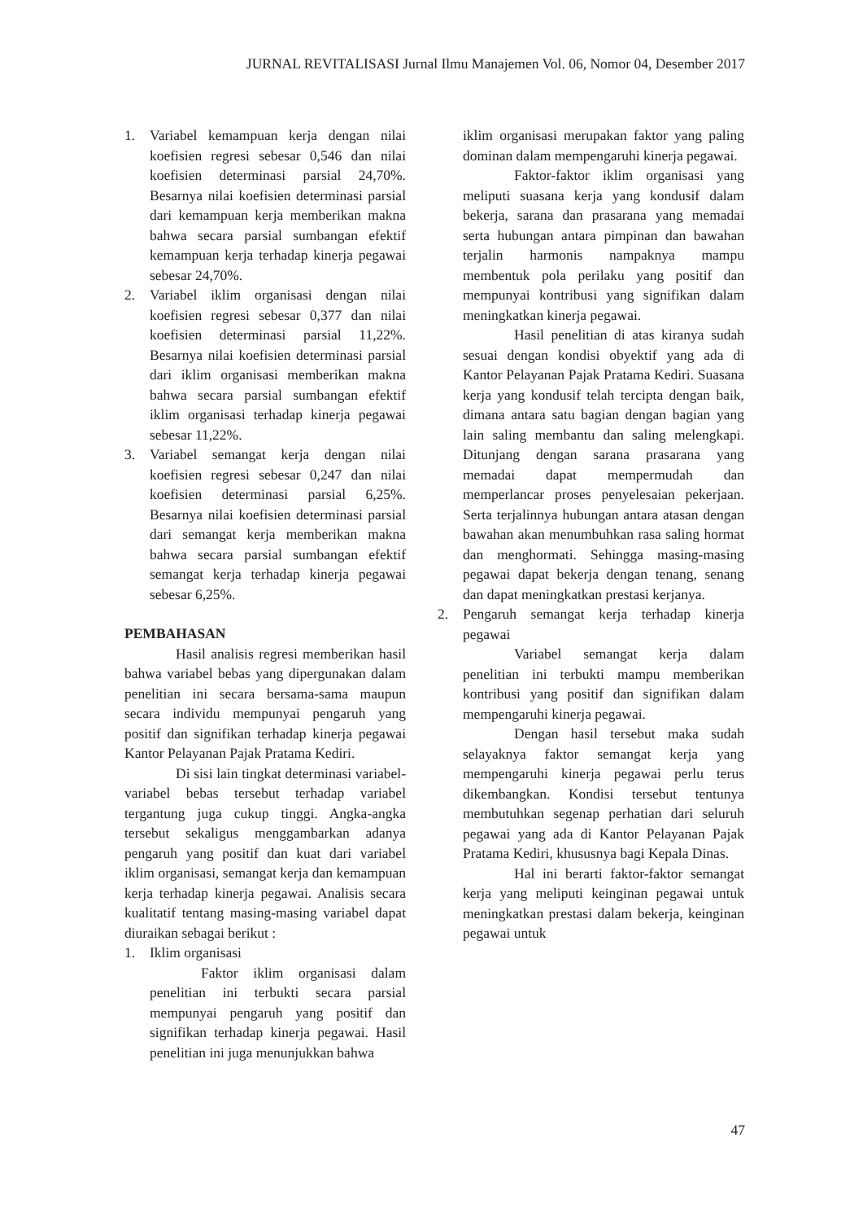JURNAL REVITALISASI Jurnal Ilmu Manajemen Vol. 06, Nomor 04, Desember 2017
1. Variabel kemampuan kerja dengan nilai koefisien regresi sebesar 0,546 dan nilai koefisien determinasi parsial 24,70%. Besarnya nilai koefisien determinasi parsial dari kemampuan kerja memberikan makna bahwa secara parsial sumbangan efektif kemampuan kerja terhadap kinerja pegawai sebesar 24,70%.
2. Variabel iklim organisasi dengan nilai koefisien regresi sebesar 0,377 dan nilai koefisien determinasi parsial 11,22%. Besarnya nilai koefisien determinasi parsial dari iklim organisasi memberikan makna bahwa secara parsial sumbangan efektif iklim organisasi terhadap kinerja pegawai sebesar 11,22%.
3. Variabel semangat kerja dengan nilai koefisien regresi sebesar 0,247 dan nilai koefisien determinasi parsial 6,25%. Besarnya nilai koefisien determinasi parsial dari semangat kerja memberikan makna bahwa secara parsial sumbangan efektif semangat kerja terhadap kinerja pegawai sebesar 6,25%.
PEMBAHASAN
Hasil analisis regresi memberikan hasil bahwa variabel bebas yang dipergunakan dalam penelitian ini secara bersama-sama maupun secara individu mempunyai pengaruh yang positif dan signifikan terhadap kinerja pegawai Kantor Pelayanan Pajak Pratama Kediri.
Di sisi lain tingkat determinasi variabel-variabel bebas tersebut terhadap variabel tergantung juga cukup tinggi. Angka-angka tersebut sekaligus menggambarkan adanya pengaruh yang positif dan kuat dari variabel iklim organisasi, semangat kerja dan kemampuan kerja terhadap kinerja pegawai. Analisis secara kualitatif tentang masing-masing variabel dapat diuraikan sebagai berikut :
1. Iklim organisasi
Faktor iklim organisasi dalam penelitian ini terbukti secara parsial mempunyai pengaruh yang positif dan signifikan terhadap kinerja pegawai. Hasil penelitian ini juga menunjukkan bahwa
iklim organisasi merupakan faktor yang paling dominan dalam mempengaruhi kinerja pegawai.
Faktor-faktor iklim organisasi yang meliputi suasana kerja yang kondusif dalam bekerja, sarana dan prasarana yang memadai serta hubungan antara pimpinan dan bawahan terjalin harmonis nampaknya mampu membentuk pola perilaku yang positif dan mempunyai kontribusi yang signifikan dalam meningkatkan kinerja pegawai.
Hasil penelitian di atas kiranya sudah sesuai dengan kondisi obyektif yang ada di Kantor Pelayanan Pajak Pratama Kediri. Suasana kerja yang kondusif telah tercipta dengan baik, dimana antara satu bagian dengan bagian yang lain saling membantu dan saling melengkapi. Ditunjang dengan sarana prasarana yang memadai dapat mempermudah dan memperlancar proses penyelesaian pekerjaan. Serta terjalinnya hubungan antara atasan dengan bawahan akan menumbuhkan rasa saling hormat dan menghormati. Sehingga masing-masing pegawai dapat bekerja dengan tenang, senang dan dapat meningkatkan prestasi kerjanya.
2. Pengaruh semangat kerja terhadap kinerja pegawai
Variabel semangat kerja dalam penelitian ini terbukti mampu memberikan kontribusi yang positif dan signifikan dalam mempengaruhi kinerja pegawai.
Dengan hasil tersebut maka sudah selayaknya faktor semangat kerja yang mempengaruhi kinerja pegawai perlu terus dikembangkan. Kondisi tersebut tentunya membutuhkan segenap perhatian dari seluruh pegawai yang ada di Kantor Pelayanan Pajak Pratama Kediri, khususnya bagi Kepala Dinas.
Hal ini berarti faktor-faktor semangat kerja yang meliputi keinginan pegawai untuk meningkatkan prestasi dalam bekerja, keinginan pegawai untuk
47